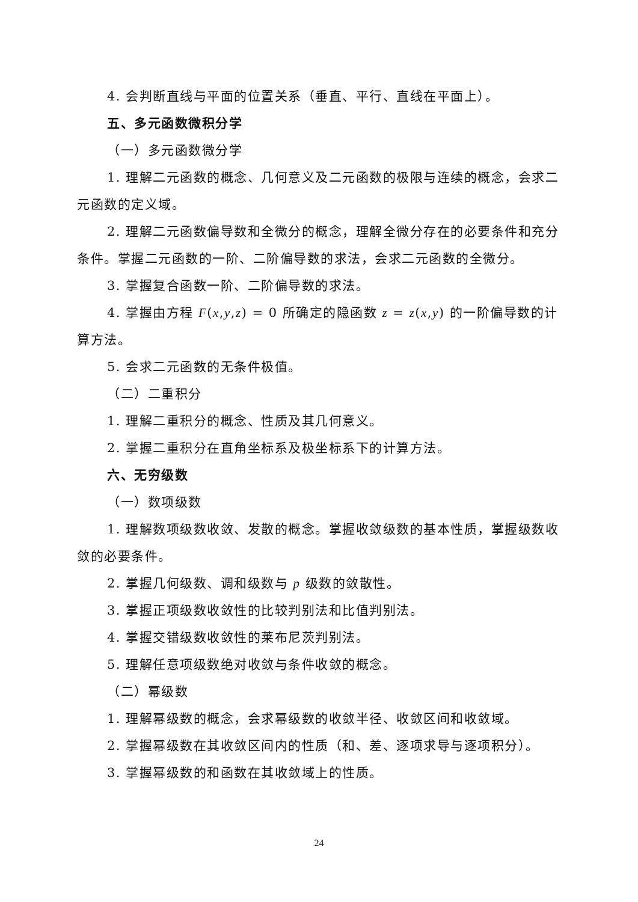4. 会判断直线与平面的位置关系（垂直、平行、直线在平面上）。
五、多元函数微积分学
（一）多元函数微分学
1. 理解二元函数的概念、几何意义及二元函数的极限与连续的概念，会求二元函数的定义域。
2. 理解二元函数偏导数和全微分的概念，理解全微分存在的必要条件和充分条件。掌握二元函数的一阶、二阶偏导数的求法，会求二元函数的全微分。
3. 掌握复合函数一阶、二阶偏导数的求法。
4. 掌握由方程 F(x,y,z) = 0 所确定的隐函数 z = z(x,y) 的一阶偏导数的计算方法。
5. 会求二元函数的无条件极值。
（二）二重积分
1. 理解二重积分的概念、性质及其几何意义。
2. 掌握二重积分在直角坐标系及极坐标系下的计算方法。
六、无穷级数
（一）数项级数
1. 理解数项级数收敛、发散的概念。掌握收敛级数的基本性质，掌握级数收敛的必要条件。
2. 掌握几何级数、调和级数与 p 级数的敛散性。
3. 掌握正项级数收敛性的比较判别法和比值判别法。
4. 掌握交错级数收敛性的莱布尼茨判别法。
5. 理解任意项级数绝对收敛与条件收敛的概念。
（二）幂级数
1. 理解幂级数的概念，会求幂级数的收敛半径、收敛区间和收敛域。
2. 掌握幂级数在其收敛区间内的性质（和、差、逐项求导与逐项积分）。
3. 掌握幂级数的和函数在其收敛域上的性质。
24